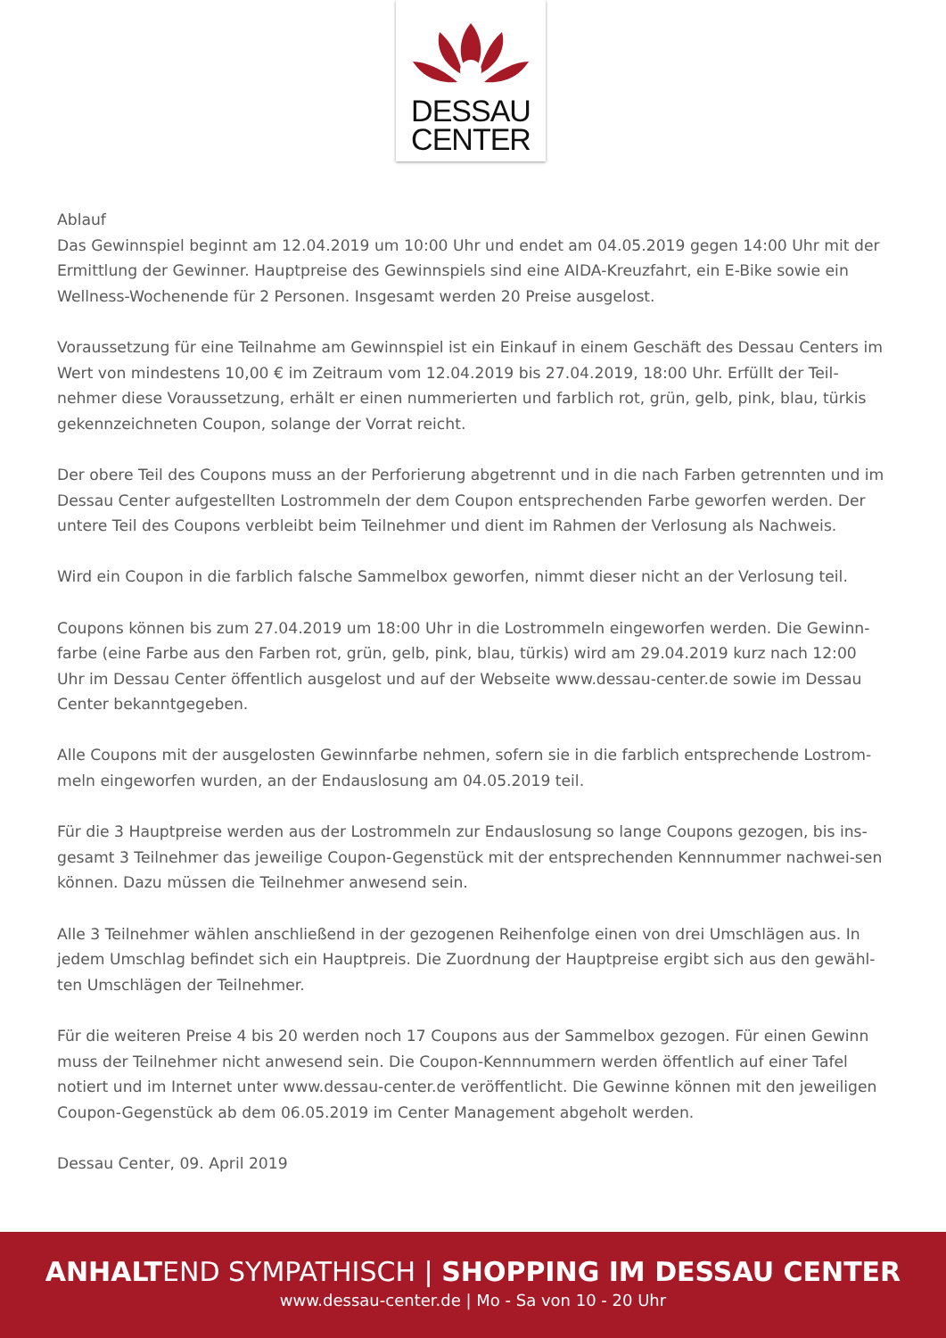DESSAU
CENTER
Ablauf
Das Gewinnspiel beginnt am 12.04.2019 um 10:00 Uhr und endet am 04.05.2019 gegen 14:00 Uhr mit der Ermittlung der Gewinner. Hauptpreise des Gewinnspiels sind eine AIDA-Kreuzfahrt, ein E-Bike sowie ein Wellness-Wochenende für 2 Personen. Insgesamt werden 20 Preise ausgelost.
Voraussetzung für eine Teilnahme am Gewinnspiel ist ein Einkauf in einem Geschäft des Dessau Centers im Wert von mindestens 10,00 € im Zeitraum vom 12.04.2019 bis 27.04.2019, 18:00 Uhr. Erfüllt der Teil-nehmer diese Voraussetzung, erhält er einen nummerierten und farblich rot, grün, gelb, pink, blau, türkis gekennzeichneten Coupon, solange der Vorrat reicht.
Der obere Teil des Coupons muss an der Perforierung abgetrennt und in die nach Farben getrennten und im Dessau Center aufgestellten Lostrommeln der dem Coupon entsprechenden Farbe geworfen werden. Der untere Teil des Coupons verbleibt beim Teilnehmer und dient im Rahmen der Verlosung als Nachweis.
Wird ein Coupon in die farblich falsche Sammelbox geworfen, nimmt dieser nicht an der Verlosung teil.
Coupons können bis zum 27.04.2019 um 18:00 Uhr in die Lostrommeln eingeworfen werden. Die Gewinn-farbe (eine Farbe aus den Farben rot, grün, gelb, pink, blau, türkis) wird am 29.04.2019 kurz nach 12:00 Uhr im Dessau Center öffentlich ausgelost und auf der Webseite www.dessau-center.de sowie im Dessau Center bekanntgegeben.
Alle Coupons mit der ausgelosten Gewinnfarbe nehmen, sofern sie in die farblich entsprechende Lostrom-meln eingeworfen wurden, an der Endauslosung am 04.05.2019 teil.
Für die 3 Hauptpreise werden aus der Lostrommeln zur Endauslosung so lange Coupons gezogen, bis ins-gesamt 3 Teilnehmer das jeweilige Coupon-Gegenstück mit der entsprechenden Kennnummer nachwei-sen können. Dazu müssen die Teilnehmer anwesend sein.
Alle 3 Teilnehmer wählen anschließend in der gezogenen Reihenfolge einen von drei Umschlägen aus. In jedem Umschlag befindet sich ein Hauptpreis. Die Zuordnung der Hauptpreise ergibt sich aus den gewähl-ten Umschlägen der Teilnehmer.
Für die weiteren Preise 4 bis 20 werden noch 17 Coupons aus der Sammelbox gezogen. Für einen Gewinn muss der Teilnehmer nicht anwesend sein. Die Coupon-Kennnummern werden öffentlich auf einer Tafel notiert und im Internet unter www.dessau-center.de veröffentlicht. Die Gewinne können mit den jeweiligen Coupon-Gegenstück ab dem 06.05.2019 im Center Management abgeholt werden.
Dessau Center, 09. April 2019
ANHALTEND SYMPATHISCH | SHOPPING IM DESSAU CENTER
www.dessau-center.de | Mo - Sa von 10 - 20 Uhr